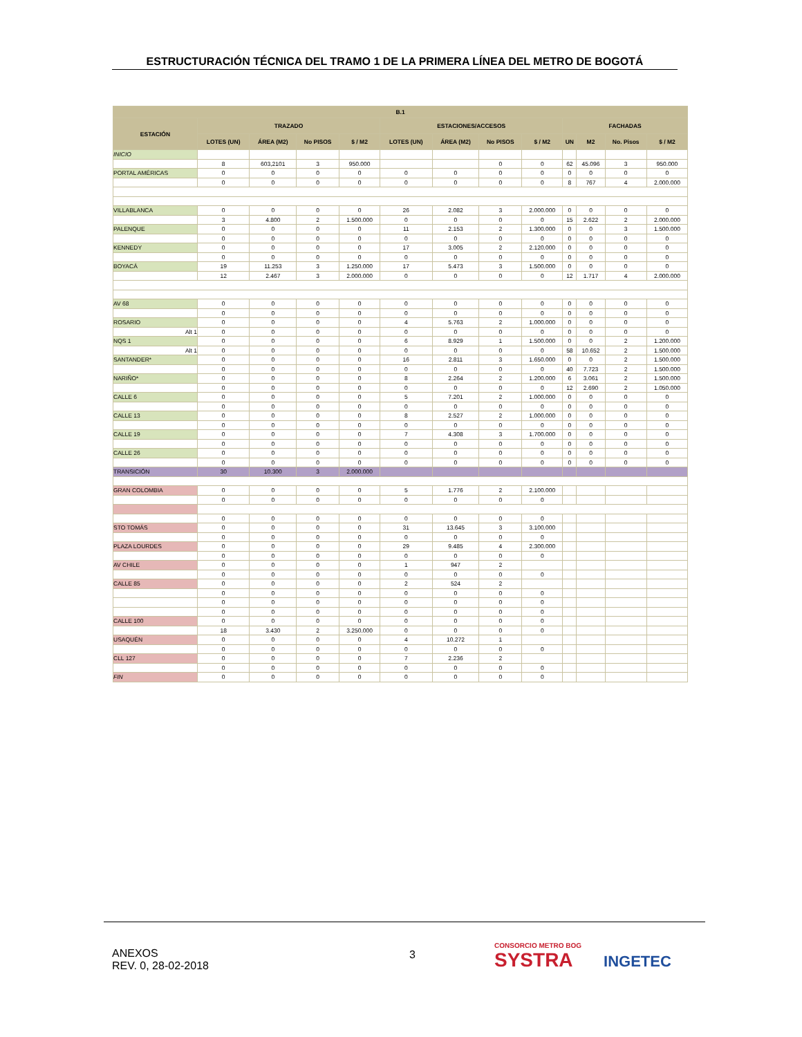ESTRUCTURACIÓN TÉCNICA DEL TRAMO 1 DE LA PRIMERA LÍNEA DEL METRO DE BOGOTÁ
| B.1 | | | | | | | | | | | | |
| --- | --- | --- | --- | --- | --- | --- | --- | --- | --- | --- | --- | --- |
| ESTACIÓN | TRAZADO | | | | ESTACIONES/ACCESOS | | | | FACHADAS | | | |
| | LOTES (UN) | ÁREA (M2) | No PISOS | $ / M2 | LOTES (UN) | ÁREA (M2) | No PISOS | $ / M2 | UN | M2 | No. Pisos | $ / M2 |
| INICIO | | | | | | | | | | | | |
| | 8 | 603,2101 | 3 | 950.000 | | | 0 | 0 | 62 | 45.096 | 3 | 950.000 |
| PORTAL AMÉRICAS | 0 | 0 | 0 | 0 | 0 | 0 | 0 | 0 | 0 | 0 | 0 | 0 |
| | 0 | 0 | 0 | 0 | 0 | 0 | 0 | 0 | 8 | 767 | 4 | 2.000.000 |
| VILLABLANCA | 0 | 0 | 0 | 0 | 26 | 2.082 | 3 | 2.000.000 | 0 | 0 | 0 | 0 |
| | 3 | 4.800 | 2 | 1.500.000 | 0 | 0 | 0 | 0 | 15 | 2.622 | 2 | 2.000.000 |
| PALENQUE | 0 | 0 | 0 | 0 | 11 | 2.153 | 2 | 1.300.000 | 0 | 0 | 3 | 1.500.000 |
| | 0 | 0 | 0 | 0 | 0 | 0 | 0 | 0 | 0 | 0 | 0 | 0 |
| KENNEDY | 0 | 0 | 0 | 0 | 17 | 3.005 | 2 | 2.120.000 | 0 | 0 | 0 | 0 |
| | 0 | 0 | 0 | 0 | 0 | 0 | 0 | 0 | 0 | 0 | 0 | 0 |
| BOYACÁ | 19 | 11.253 | 3 | 1.250.000 | 17 | 5.473 | 3 | 1.500.000 | 0 | 0 | 0 | 0 |
| | 12 | 2.467 | 3 | 2.000.000 | 0 | 0 | 0 | 0 | 12 | 1.717 | 4 | 2.000.000 |
| AV 68 | 0 | 0 | 0 | 0 | 0 | 0 | 0 | 0 | 0 | 0 | 0 | 0 |
| | 0 | 0 | 0 | 0 | 0 | 0 | 0 | 0 | 0 | 0 | 0 | 0 |
| ROSARIO | 0 | 0 | 0 | 0 | 4 | 5.763 | 2 | 1.000.000 | 0 | 0 | 0 | 0 |
| Alt 1 | 0 | 0 | 0 | 0 | 0 | 0 | 0 | 0 | 0 | 0 | 0 | 0 |
| NQS 1 | 0 | 0 | 0 | 0 | 6 | 8.929 | 1 | 1.500.000 | 0 | 0 | 2 | 1.200.000 |
| Alt 1 | 0 | 0 | 0 | 0 | 0 | 0 | 0 | 0 | 58 | 10.652 | 2 | 1.500.000 |
| SANTANDER* | 0 | 0 | 0 | 0 | 16 | 2.811 | 3 | 1.650.000 | 0 | 0 | 2 | 1.500.000 |
| | 0 | 0 | 0 | 0 | 0 | 0 | 0 | 0 | 40 | 7.723 | 2 | 1.500.000 |
| NARIÑO* | 0 | 0 | 0 | 0 | 8 | 2.264 | 2 | 1.200.000 | 6 | 3.061 | 2 | 1.500.000 |
| | 0 | 0 | 0 | 0 | 0 | 0 | 0 | 0 | 12 | 2.690 | 2 | 1.050.000 |
| CALLE 6 | 0 | 0 | 0 | 0 | 5 | 7.201 | 2 | 1.000.000 | 0 | 0 | 0 | 0 |
| | 0 | 0 | 0 | 0 | 0 | 0 | 0 | 0 | 0 | 0 | 0 | 0 |
| CALLE 13 | 0 | 0 | 0 | 0 | 8 | 2.527 | 2 | 1.000.000 | 0 | 0 | 0 | 0 |
| | 0 | 0 | 0 | 0 | 0 | 0 | 0 | 0 | 0 | 0 | 0 | 0 |
| CALLE 19 | 0 | 0 | 0 | 0 | 7 | 4.308 | 3 | 1.700.000 | 0 | 0 | 0 | 0 |
| | 0 | 0 | 0 | 0 | 0 | 0 | 0 | 0 | 0 | 0 | 0 | 0 |
| CALLE 26 | 0 | 0 | 0 | 0 | 0 | 0 | 0 | 0 | 0 | 0 | 0 | 0 |
| | 0 | 0 | 0 | 0 | 0 | 0 | 0 | 0 | 0 | 0 | 0 | 0 |
| TRANSICIÓN | 30 | 10.300 | 3 | 2.000.000 | | | | | | | | |
| GRAN COLOMBIA | 0 | 0 | 0 | 0 | 5 | 1.776 | 2 | 2.100.000 | | | | |
| | 0 | 0 | 0 | 0 | 0 | 0 | 0 | 0 | | | | |
| | 0 | 0 | 0 | 0 | 0 | 0 | 0 | 0 | | | | |
| STO TOMÁS | 0 | 0 | 0 | 0 | 31 | 13.645 | 3 | 3.100.000 | | | | |
| | 0 | 0 | 0 | 0 | 0 | 0 | 0 | 0 | | | | |
| PLAZA LOURDES | 0 | 0 | 0 | 0 | 29 | 9.485 | 4 | 2.300.000 | | | | |
| | 0 | 0 | 0 | 0 | 0 | 0 | 0 | 0 | | | | |
| AV CHILE | 0 | 0 | 0 | 0 | 1 | 947 | 2 | | | | | |
| | 0 | 0 | 0 | 0 | 0 | 0 | 0 | 0 | | | | |
| CALLE 85 | 0 | 0 | 0 | 0 | 2 | 524 | 2 | | | | | |
| | 0 | 0 | 0 | 0 | 0 | 0 | 0 | 0 | | | | |
| | 0 | 0 | 0 | 0 | 0 | 0 | 0 | 0 | | | | |
| | 0 | 0 | 0 | 0 | 0 | 0 | 0 | 0 | | | | |
| CALLE 100 | 0 | 0 | 0 | 0 | 0 | 0 | 0 | 0 | | | | |
| | 18 | 3.430 | 2 | 3.250.000 | 0 | 0 | 0 | 0 | | | | |
| USAQUÉN | 0 | 0 | 0 | 0 | 4 | 10.272 | 1 | | | | | |
| | 0 | 0 | 0 | 0 | 0 | 0 | 0 | 0 | | | | |
| CLL 127 | 0 | 0 | 0 | 0 | 7 | 2.236 | 2 | | | | | |
| | 0 | 0 | 0 | 0 | 0 | 0 | 0 | 0 | | | | |
| FIN | 0 | 0 | 0 | 0 | 0 | 0 | 0 | 0 | | | | |
ANEXOS
REV. 0, 28-02-2018
3
CONSORCIO METRO BOG
SYSTRA INGETEC